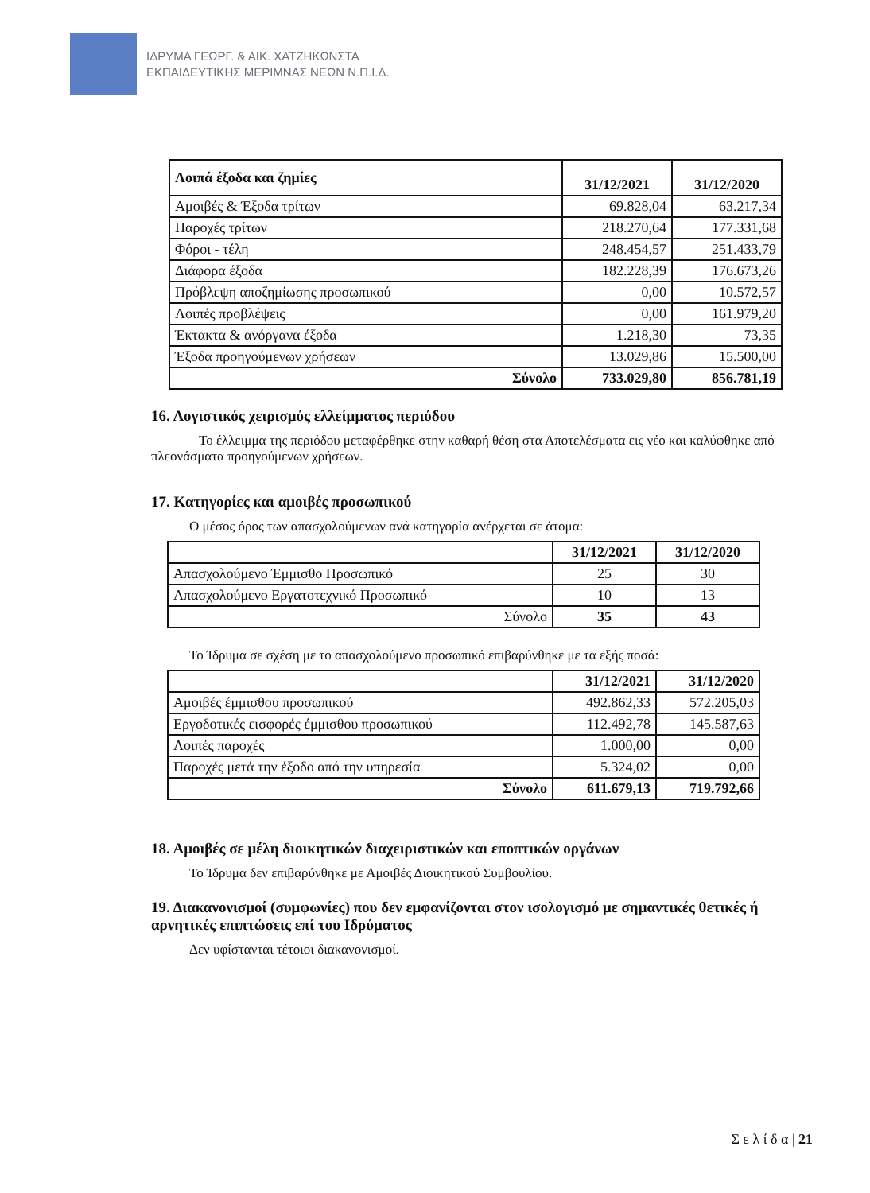ΙΔΡΥΜΑ ΓΕΩΡΓ. & ΑΙΚ. ΧΑΤΖΗΚΩΝΣΤΑ
ΕΚΠΑΙΔΕΥΤΙΚΗΣ ΜΕΡΙΜΝΑΣ ΝΕΩΝ Ν.Π.Ι.Δ.
| Λοιπά έξοδα και ζημίες | 31/12/2021 | 31/12/2020 |
| --- | --- | --- |
| Αμοιβές & Έξοδα τρίτων | 69.828,04 | 63.217,34 |
| Παροχές τρίτων | 218.270,64 | 177.331,68 |
| Φόροι - τέλη | 248.454,57 | 251.433,79 |
| Διάφορα έξοδα | 182.228,39 | 176.673,26 |
| Πρόβλεψη αποζημίωσης προσωπικού | 0,00 | 10.572,57 |
| Λοιπές προβλέψεις | 0,00 | 161.979,20 |
| Έκτακτα & ανόργανα έξοδα | 1.218,30 | 73,35 |
| Έξοδα προηγούμενων χρήσεων | 13.029,86 | 15.500,00 |
| Σύνολο | 733.029,80 | 856.781,19 |
16. Λογιστικός χειρισμός ελλείμματος περιόδου
Το έλλειμμα της περιόδου μεταφέρθηκε στην καθαρή θέση στα Αποτελέσματα εις νέο και καλύφθηκε από πλεονάσματα προηγούμενων χρήσεων.
17. Κατηγορίες και αμοιβές προσωπικού
Ο μέσος όρος των απασχολούμενων ανά κατηγορία ανέρχεται σε άτομα:
| | 31/12/2021 | 31/12/2020 |
| --- | --- | --- |
| Απασχολούμενο Έμμισθο Προσωπικό | 25 | 30 |
| Απασχολούμενο Εργατοτεχνικό Προσωπικό | 10 | 13 |
| Σύνολο | 35 | 43 |
Το Ίδρυμα σε σχέση με το απασχολούμενο προσωπικό επιβαρύνθηκε με τα εξής ποσά:
| | 31/12/2021 | 31/12/2020 |
| --- | --- | --- |
| Αμοιβές έμμισθου προσωπικού | 492.862,33 | 572.205,03 |
| Εργοδοτικές εισφορές έμμισθου προσωπικού | 112.492,78 | 145.587,63 |
| Λοιπές παροχές | 1.000,00 | 0,00 |
| Παροχές μετά την έξοδο από την υπηρεσία | 5.324,02 | 0,00 |
| Σύνολο | 611.679,13 | 719.792,66 |
18. Αμοιβές σε μέλη διοικητικών διαχειριστικών και εποπτικών οργάνων
Το Ίδρυμα δεν επιβαρύνθηκε με Αμοιβές Διοικητικού Συμβουλίου.
19. Διακανονισμοί (συμφωνίες) που δεν εμφανίζονται στον ισολογισμό με σημαντικές θετικές ή αρνητικές επιπτώσεις επί του Ιδρύματος
Δεν υφίστανται τέτοιοι διακανονισμοί.
Σ ε λ ί δ α | 21